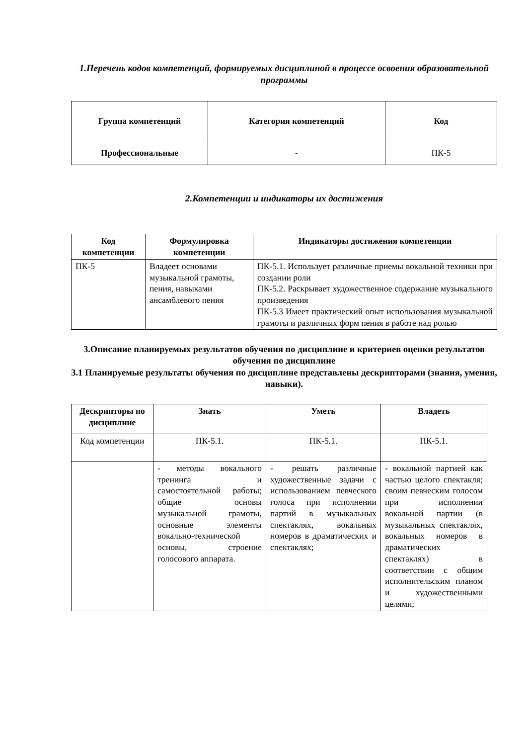1.Перечень кодов компетенций, формируемых дисциплиной в процессе освоения образовательной программы
| Группа компетенций | Категория компетенций | Код |
| --- | --- | --- |
| Профессиональные | - | ПК-5 |
2.Компетенции и индикаторы их достижения
| Код компетенции | Формулировка компетенции | Индикаторы достижения компетенции |
| --- | --- | --- |
| ПК-5 | Владеет основами музыкальной грамоты, пения, навыками ансамблевого пения | ПК-5.1. Использует различные приемы вокальной техники при создании роли ПК-5.2. Раскрывает художественное содержание музыкального произведения ПК-5.3 Имеет практический опыт использования музыкальной грамоты и различных форм пения в работе над ролью |
3.Описание планируемых результатов обучения по дисциплине и критериев оценки результатов обучения по дисциплине
3.1 Планируемые результаты обучения по дисциплине представлены дескрипторами (знания, умения, навыки).
| Дескрипторы по дисциплине | Знать | Уметь | Владеть |
| --- | --- | --- | --- |
| Код компетенции | ПК-5.1. | ПК-5.1. | ПК-5.1. |
| | - методы вокального тренинга и самостоятельной работы; общие основы музыкальной грамоты, основные элементы вокально-технической основы, строение голосового аппарата. | - решать различные художественные задачи с использованием певческого голоса при исполнении партий в музыкальных спектаклях, вокальных номеров в драматических и спектаклях; | - вокальной партией как частью целого спектакля; своим певческим голосом при исполнении вокальной партии (в музыкальных спектаклях, вокальных номеров в драматических спектаклях) в соответствии с общим исполнительским планом и художественными целями; |